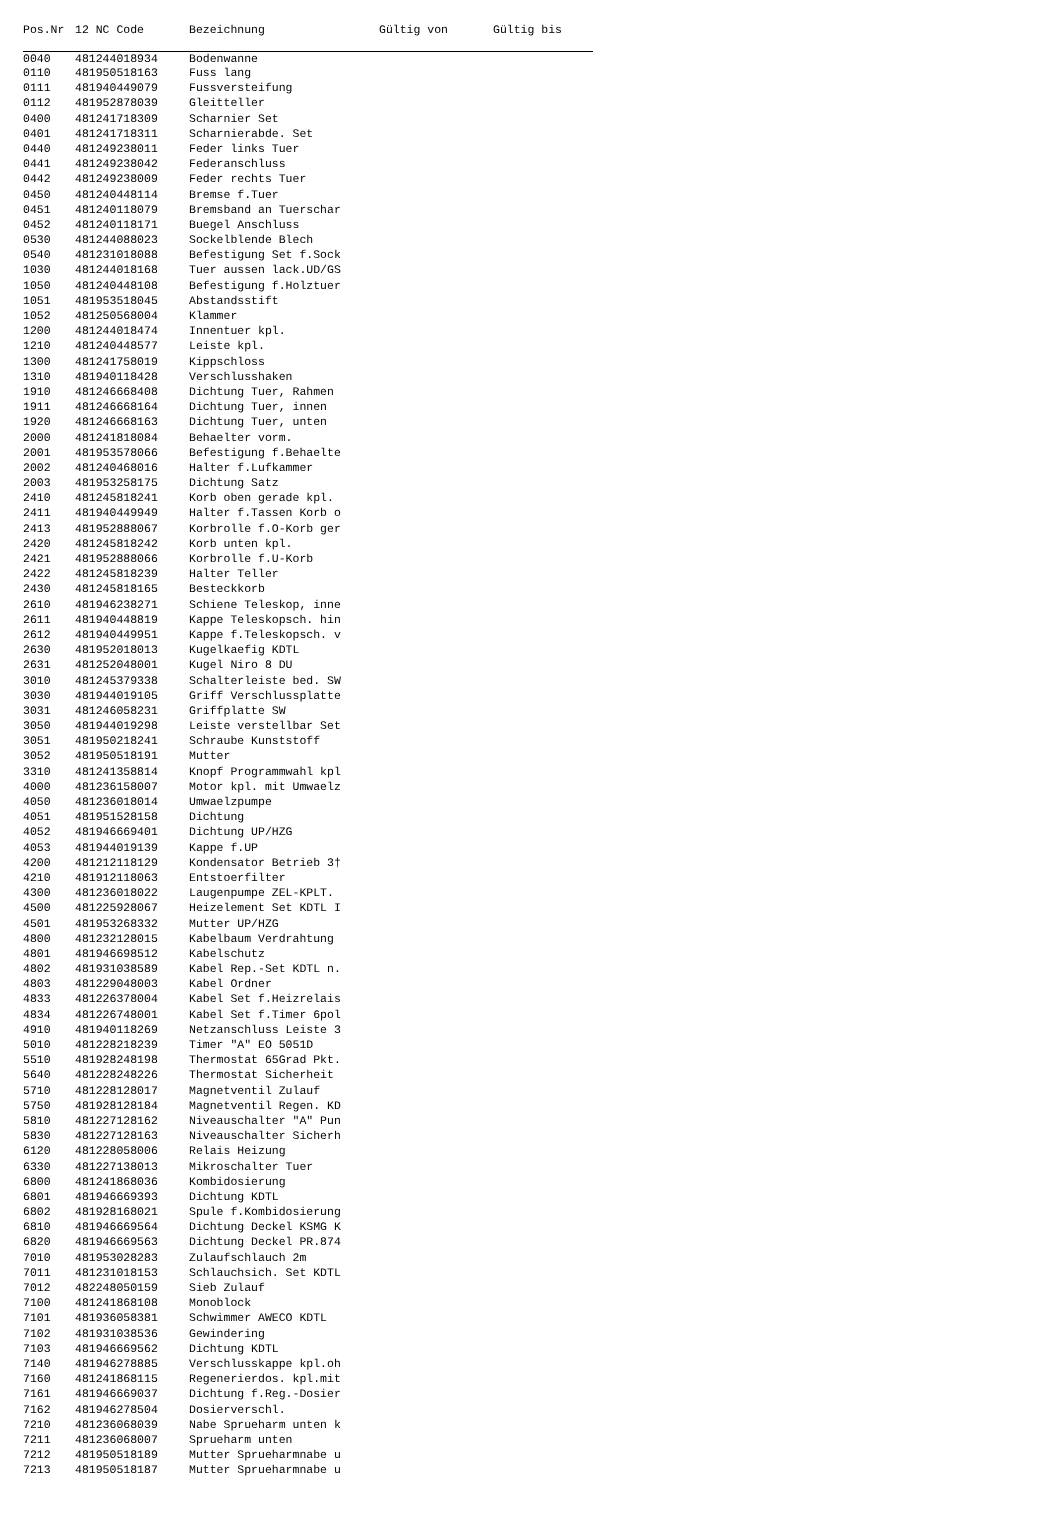| Pos.Nr | 12 NC Code | Bezeichnung | Gültig von | Gültig bis |
| --- | --- | --- | --- | --- |
| 0040 | 481244018934 | Bodenwanne | | |
| 0110 | 481950518163 | Fuss lang | | |
| 0111 | 481940449079 | Fussversteifung | | |
| 0112 | 481952878039 | Gleitteller | | |
| 0400 | 481241718309 | Scharnier Set | | |
| 0401 | 481241718311 | Scharnierabde. Set | | |
| 0440 | 481249238011 | Feder links Tuer | | |
| 0441 | 481249238042 | Federanschluss | | |
| 0442 | 481249238009 | Feder rechts Tuer | | |
| 0450 | 481240448114 | Bremse f.Tuer | | |
| 0451 | 481240118079 | Bremsband an Tuerschar | | |
| 0452 | 481240118171 | Buegel Anschluss | | |
| 0530 | 481244088023 | Sockelblende Blech | | |
| 0540 | 481231018088 | Befestigung Set f.Sock | | |
| 1030 | 481244018168 | Tuer aussen lack.UD/GS | | |
| 1050 | 481240448108 | Befestigung f.Holztuer | | |
| 1051 | 481953518045 | Abstandsstift | | |
| 1052 | 481250568004 | Klammer | | |
| 1200 | 481244018474 | Innentuer kpl. | | |
| 1210 | 481240448577 | Leiste kpl. | | |
| 1300 | 481241758019 | Kippschloss | | |
| 1310 | 481940118428 | Verschlusshaken | | |
| 1910 | 481246668408 | Dichtung Tuer, Rahmen | | |
| 1911 | 481246668164 | Dichtung Tuer, innen | | |
| 1920 | 481246668163 | Dichtung Tuer, unten | | |
| 2000 | 481241818084 | Behaelter vorm. | | |
| 2001 | 481953578066 | Befestigung f.Behaelte | | |
| 2002 | 481240468016 | Halter f.Lufkammer | | |
| 2003 | 481953258175 | Dichtung Satz | | |
| 2410 | 481245818241 | Korb oben gerade kpl. | | |
| 2411 | 481940449949 | Halter f.Tassen Korb o | | |
| 2413 | 481952888067 | Korbrolle f.O-Korb ger | | |
| 2420 | 481245818242 | Korb unten kpl. | | |
| 2421 | 481952888066 | Korbrolle f.U-Korb | | |
| 2422 | 481245818239 | Halter Teller | | |
| 2430 | 481245818165 | Besteckkorb | | |
| 2610 | 481946238271 | Schiene Teleskop, inne | | |
| 2611 | 481940448819 | Kappe Teleskopsch. hin | | |
| 2612 | 481940449951 | Kappe f.Teleskopsch. v | | |
| 2630 | 481952018013 | Kugelkaefig KDTL | | |
| 2631 | 481252048001 | Kugel Niro 8 DU | | |
| 3010 | 481245379338 | Schalterleiste bed. SW | | |
| 3030 | 481944019105 | Griff Verschlussplatte | | |
| 3031 | 481246058231 | Griffplatte SW | | |
| 3050 | 481944019298 | Leiste verstellbar Set | | |
| 3051 | 481950218241 | Schraube Kunststoff | | |
| 3052 | 481950518191 | Mutter | | |
| 3310 | 481241358814 | Knopf Programmwahl kpl | | |
| 4000 | 481236158007 | Motor kpl. mit Umwaelz | | |
| 4050 | 481236018014 | Umwaelzpumpe | | |
| 4051 | 481951528158 | Dichtung | | |
| 4052 | 481946669401 | Dichtung UP/HZG | | |
| 4053 | 481944019139 | Kappe f.UP | | |
| 4200 | 481212118129 | Kondensator Betrieb 3† | | |
| 4210 | 481912118063 | Entstoerfilter | | |
| 4300 | 481236018022 | Laugenpumpe ZEL-KPLT. | | |
| 4500 | 481225928067 | Heizelement Set KDTL I | | |
| 4501 | 481953268332 | Mutter UP/HZG | | |
| 4800 | 481232128015 | Kabelbaum Verdrahtung | | |
| 4801 | 481946698512 | Kabelschutz | | |
| 4802 | 481931038589 | Kabel Rep.-Set KDTL n. | | |
| 4803 | 481229048003 | Kabel Ordner | | |
| 4833 | 481226378004 | Kabel Set f.Heizrelais | | |
| 4834 | 481226748001 | Kabel Set f.Timer 6pol | | |
| 4910 | 481940118269 | Netzanschluss Leiste 3 | | |
| 5010 | 481228218239 | Timer "A" EO 5051D | | |
| 5510 | 481928248198 | Thermostat 65Grad Pkt. | | |
| 5640 | 481228248226 | Thermostat Sicherheit | | |
| 5710 | 481228128017 | Magnetventil Zulauf | | |
| 5750 | 481928128184 | Magnetventil Regen. KD | | |
| 5810 | 481227128162 | Niveauschalter "A" Pun | | |
| 5830 | 481227128163 | Niveauschalter Sicherh | | |
| 6120 | 481228058006 | Relais Heizung | | |
| 6330 | 481227138013 | Mikroschalter Tuer | | |
| 6800 | 481241868036 | Kombidosierung | | |
| 6801 | 481946669393 | Dichtung KDTL | | |
| 6802 | 481928168021 | Spule f.Kombidosierung | | |
| 6810 | 481946669564 | Dichtung Deckel KSMG K | | |
| 6820 | 481946669563 | Dichtung Deckel PR.874 | | |
| 7010 | 481953028283 | Zulaufschlauch 2m | | |
| 7011 | 481231018153 | Schlauchsich. Set KDTL | | |
| 7012 | 482248050159 | Sieb Zulauf | | |
| 7100 | 481241868108 | Monoblock | | |
| 7101 | 481936058381 | Schwimmer AWECO KDTL | | |
| 7102 | 481931038536 | Gewindering | | |
| 7103 | 481946669562 | Dichtung KDTL | | |
| 7140 | 481946278885 | Verschlusskappe kpl.oh | | |
| 7160 | 481241868115 | Regenerierdos. kpl.mit | | |
| 7161 | 481946669037 | Dichtung f.Reg.-Dosier | | |
| 7162 | 481946278504 | Dosierverschl. | | |
| 7210 | 481236068039 | Nabe Sprueharm unten k | | |
| 7211 | 481236068007 | Sprueharm unten | | |
| 7212 | 481950518189 | Mutter Sprueharmnabe u | | |
| 7213 | 481950518187 | Mutter Sprueharmnabe u | | |